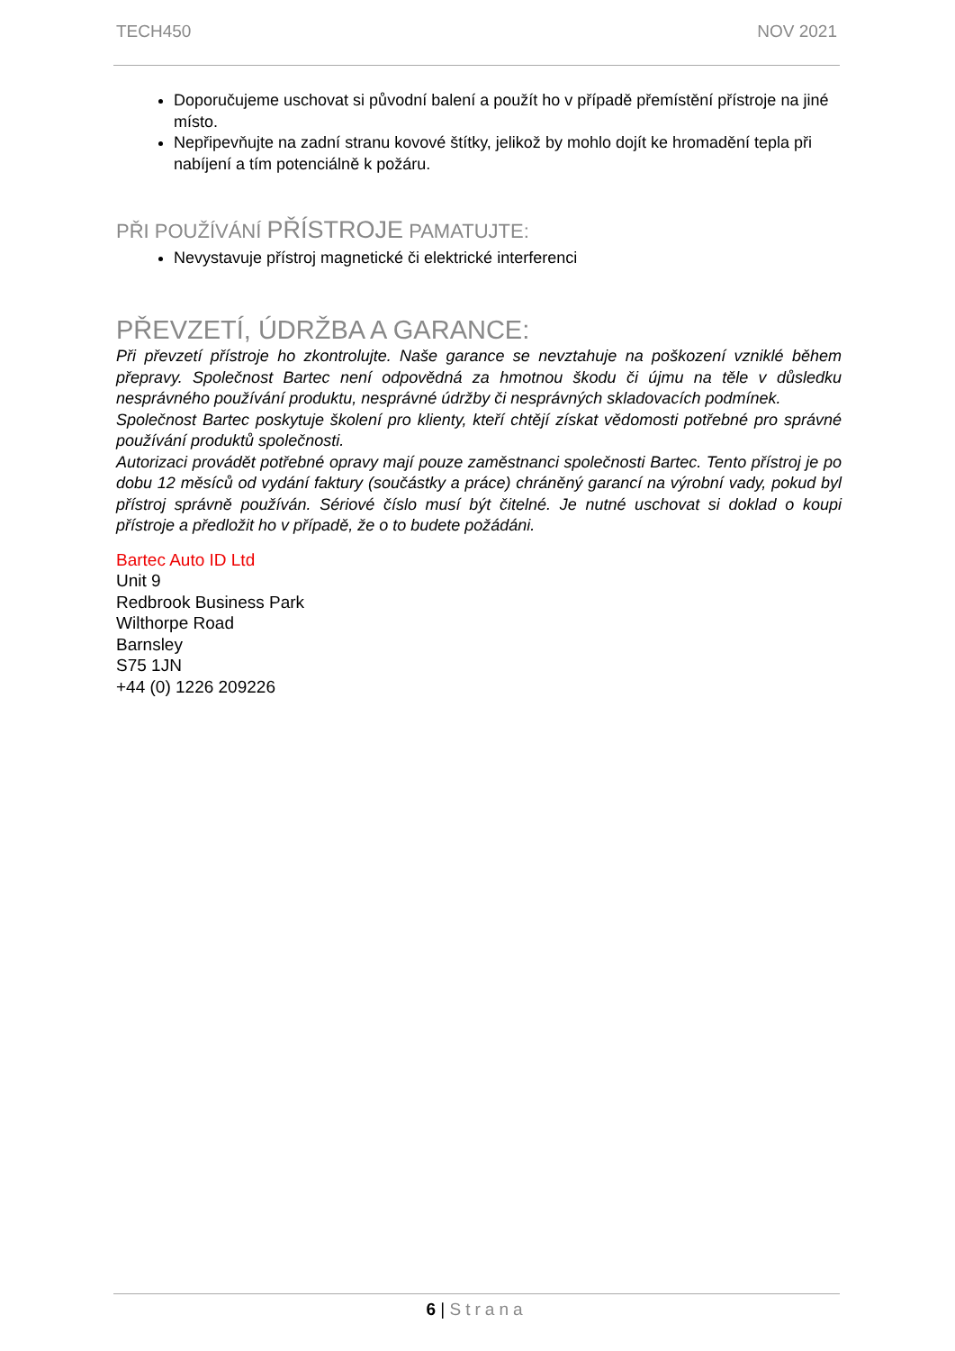TECH450 NOV 2021
Doporučujeme uschovat si původní balení a použít ho v případě přemístění přístroje na jiné místo.
Nepřipevňujte na zadní stranu kovové štítky, jelikož by mohlo dojít ke hromadění tepla při nabíjení a tím potenciálně k požáru.
PŘI POUŽÍVÁNÍ PŘÍSTROJE PAMATUJTE:
Nevystavuje přístroj magnetické či elektrické interferenci
PŘEVZETÍ, ÚDRŽBA A GARANCE:
Při převzetí přístroje ho zkontrolujte. Naše garance se nevztahuje na poškození vzniklé během přepravy. Společnost Bartec není odpovědná za hmotnou škodu či újmu na těle v důsledku nesprávného používání produktu, nesprávné údržby či nesprávných skladovacích podmínek.
Společnost Bartec poskytuje školení pro klienty, kteří chtějí získat vědomosti potřebné pro správné používání produktů společnosti.
Autorizaci provádět potřebné opravy mají pouze zaměstnanci společnosti Bartec. Tento přístroj je po dobu 12 měsíců od vydání faktury (součástky a práce) chráněný garancí na výrobní vady, pokud byl přístroj správně používán. Sériové číslo musí být čitelné. Je nutné uschovat si doklad o koupi přístroje a předložit ho v případě, že o to budete požádáni.
Bartec Auto ID Ltd
Unit 9
Redbrook Business Park
Wilthorpe Road
Barnsley
S75 1JN
+44 (0) 1226 209226
6 | Strana